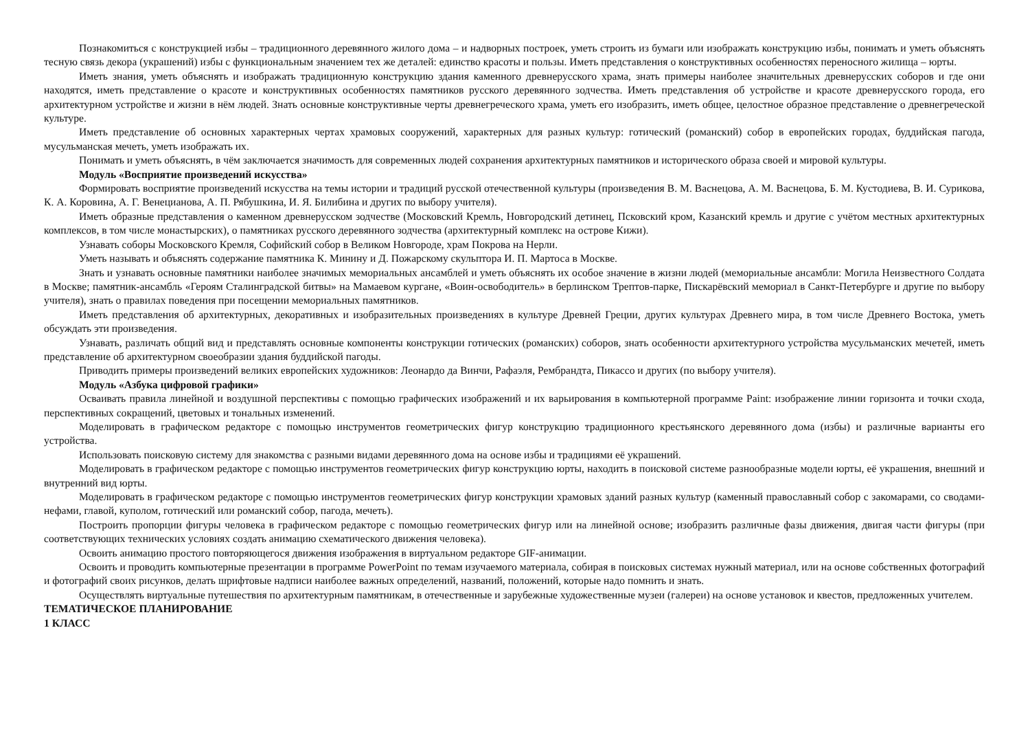Познакомиться с конструкцией избы – традиционного деревянного жилого дома – и надворных построек, уметь строить из бумаги или изображать конструкцию избы, понимать и уметь объяснять тесную связь декора (украшений) избы с функциональным значением тех же деталей: единство красоты и пользы. Иметь представления о конструктивных особенностях переносного жилища – юрты.
Иметь знания, уметь объяснять и изображать традиционную конструкцию здания каменного древнерусского храма, знать примеры наиболее значительных древнерусских соборов и где они находятся, иметь представление о красоте и конструктивных особенностях памятников русского деревянного зодчества. Иметь представления об устройстве и красоте древнерусского города, его архитектурном устройстве и жизни в нём людей. Знать основные конструктивные черты древнегреческого храма, уметь его изобразить, иметь общее, целостное образное представление о древнегреческой культуре.
Иметь представление об основных характерных чертах храмовых сооружений, характерных для разных культур: готический (романский) собор в европейских городах, буддийская пагода, мусульманская мечеть, уметь изображать их.
Понимать и уметь объяснять, в чём заключается значимость для современных людей сохранения архитектурных памятников и исторического образа своей и мировой культуры.
Модуль «Восприятие произведений искусства»
Формировать восприятие произведений искусства на темы истории и традиций русской отечественной культуры (произведения В. М. Васнецова, А. М. Васнецова, Б. М. Кустодиева, В. И. Сурикова, К. А. Коровина, А. Г. Венецианова, А. П. Рябушкина, И. Я. Билибина и других по выбору учителя).
Иметь образные представления о каменном древнерусском зодчестве (Московский Кремль, Новгородский детинец, Псковский кром, Казанский кремль и другие с учётом местных архитектурных комплексов, в том числе монастырских), о памятниках русского деревянного зодчества (архитектурный комплекс на острове Кижи).
Узнавать соборы Московского Кремля, Софийский собор в Великом Новгороде, храм Покрова на Нерли.
Уметь называть и объяснять содержание памятника К. Минину и Д. Пожарскому скульптора И. П. Мартоса в Москве.
Знать и узнавать основные памятники наиболее значимых мемориальных ансамблей и уметь объяснять их особое значение в жизни людей (мемориальные ансамбли: Могила Неизвестного Солдата в Москве; памятник-ансамбль «Героям Сталинградской битвы» на Мамаевом кургане, «Воин-освободитель» в берлинском Трептов-парке, Пискарёвский мемориал в Санкт-Петербурге и другие по выбору учителя), знать о правилах поведения при посещении мемориальных памятников.
Иметь представления об архитектурных, декоративных и изобразительных произведениях в культуре Древней Греции, других культурах Древнего мира, в том числе Древнего Востока, уметь обсуждать эти произведения.
Узнавать, различать общий вид и представлять основные компоненты конструкции готических (романских) соборов, знать особенности архитектурного устройства мусульманских мечетей, иметь представление об архитектурном своеобразии здания буддийской пагоды.
Приводить примеры произведений великих европейских художников: Леонардо да Винчи, Рафаэля, Рембрандта, Пикассо и других (по выбору учителя).
Модуль «Азбука цифровой графики»
Осваивать правила линейной и воздушной перспективы с помощью графических изображений и их варьирования в компьютерной программе Paint: изображение линии горизонта и точки схода, перспективных сокращений, цветовых и тональных изменений.
Моделировать в графическом редакторе с помощью инструментов геометрических фигур конструкцию традиционного крестьянского деревянного дома (избы) и различные варианты его устройства.
Использовать поисковую систему для знакомства с разными видами деревянного дома на основе избы и традициями её украшений.
Моделировать в графическом редакторе с помощью инструментов геометрических фигур конструкцию юрты, находить в поисковой системе разнообразные модели юрты, её украшения, внешний и внутренний вид юрты.
Моделировать в графическом редакторе с помощью инструментов геометрических фигур конструкции храмовых зданий разных культур (каменный православный собор с закомарами, со сводами-нефами, главой, куполом, готический или романский собор, пагода, мечеть).
Построить пропорции фигуры человека в графическом редакторе с помощью геометрических фигур или на линейной основе; изобразить различные фазы движения, двигая части фигуры (при соответствующих технических условиях создать анимацию схематического движения человека).
Освоить анимацию простого повторяющегося движения изображения в виртуальном редакторе GIF-анимации.
Освоить и проводить компьютерные презентации в программе PowerPoint по темам изучаемого материала, собирая в поисковых системах нужный материал, или на основе собственных фотографий и фотографий своих рисунков, делать шрифтовые надписи наиболее важных определений, названий, положений, которые надо помнить и знать.
Осуществлять виртуальные путешествия по архитектурным памятникам, в отечественные и зарубежные художественные музеи (галереи) на основе установок и квестов, предложенных учителем.
ТЕМАТИЧЕСКОЕ ПЛАНИРОВАНИЕ
1 КЛАСС